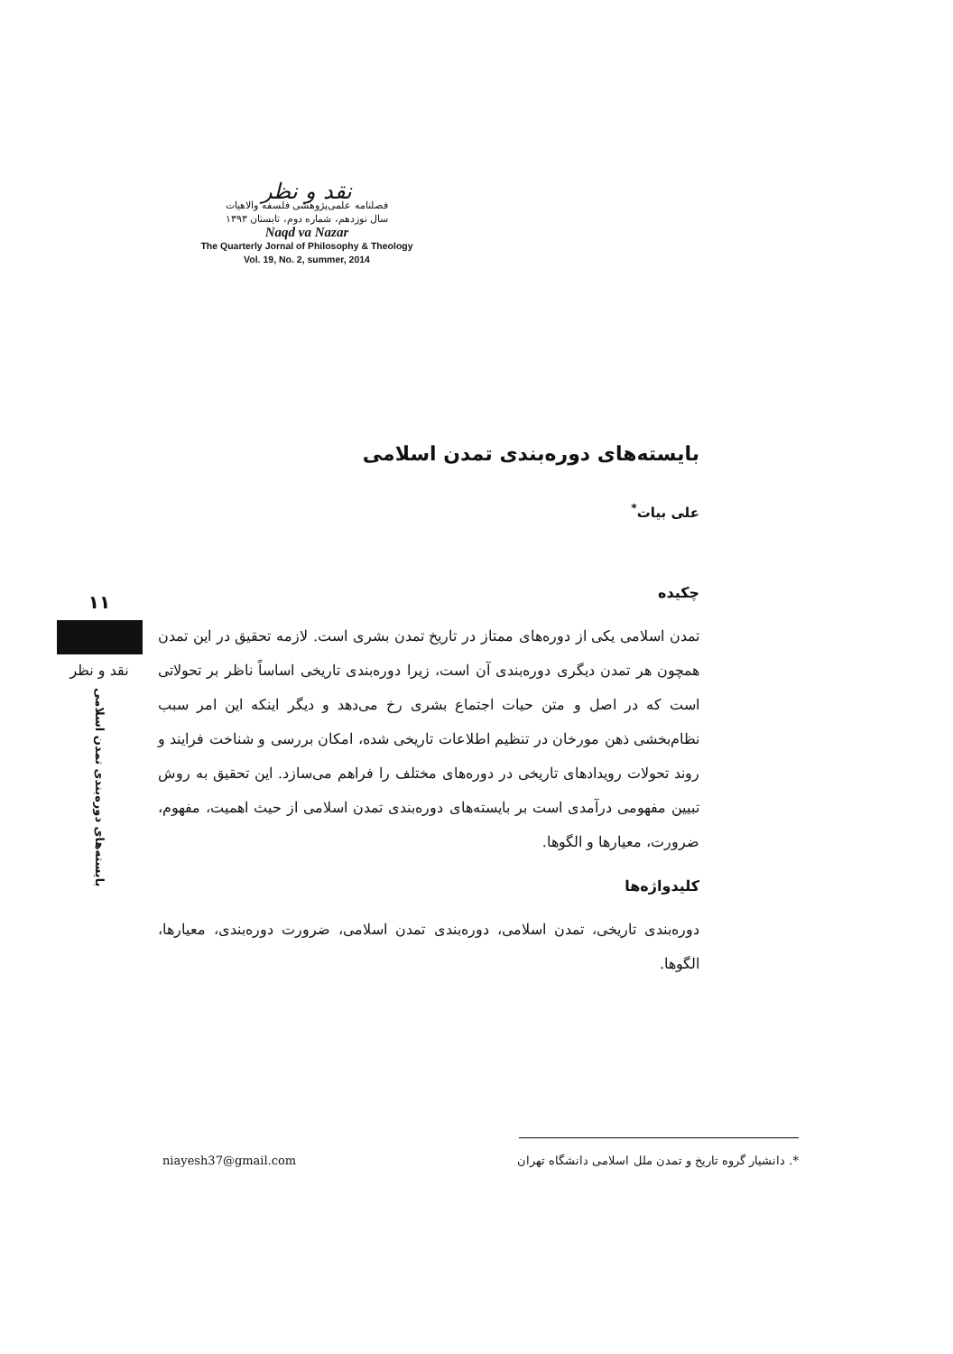نقد و نظر
فصلنامه علمی‌پژوهشی فلسفه والاهیات
سال نوزدهم، شماره دوم، تابستان ۱۳۹۳
Naqd va Nazar
The Quarterly Jornal of Philosophy & Theology
Vol. 19, No. 2, summer, 2014
۱۱
نقد و نظر
بایسته‌های دوره‌بندی تمدن اسلامی
بایسته‌های دوره‌بندی تمدن اسلامی
علی بیات<sup>*</sup>
چکیده
تمدن اسلامی یکی از دوره‌های ممتاز در تاریخ تمدن بشری است. لازمه تحقیق در این تمدن همچون هر تمدن دیگری دوره‌بندی آن است، زیرا دوره‌بندی تاریخی اساساً ناظر بر تحولاتی است که در اصل و متن حیات اجتماع بشری رخ می‌دهد و دیگر اینکه این امر سبب نظام‌بخشی ذهن مورخان در تنظیم اطلاعات تاریخی شده، امکان بررسی و شناخت فرایند و روند تحولات رویدادهای تاریخی در دوره‌های مختلف را فراهم می‌سازد. این تحقیق به روش تبیین مفهومی درآمدی است بر بایسته‌های دوره‌بندی تمدن اسلامی از حیث اهمیت، مفهوم، ضرورت، معیارها و الگوها.
کلیدواژه‌ها
دوره‌بندی تاریخی، تمدن اسلامی، دوره‌بندی تمدن اسلامی، ضرورت دوره‌بندی، معیارها، الگوها.
niayesh37@gmail.com *. دانشیار گروه تاریخ و تمدن ملل اسلامی دانشگاه تهران